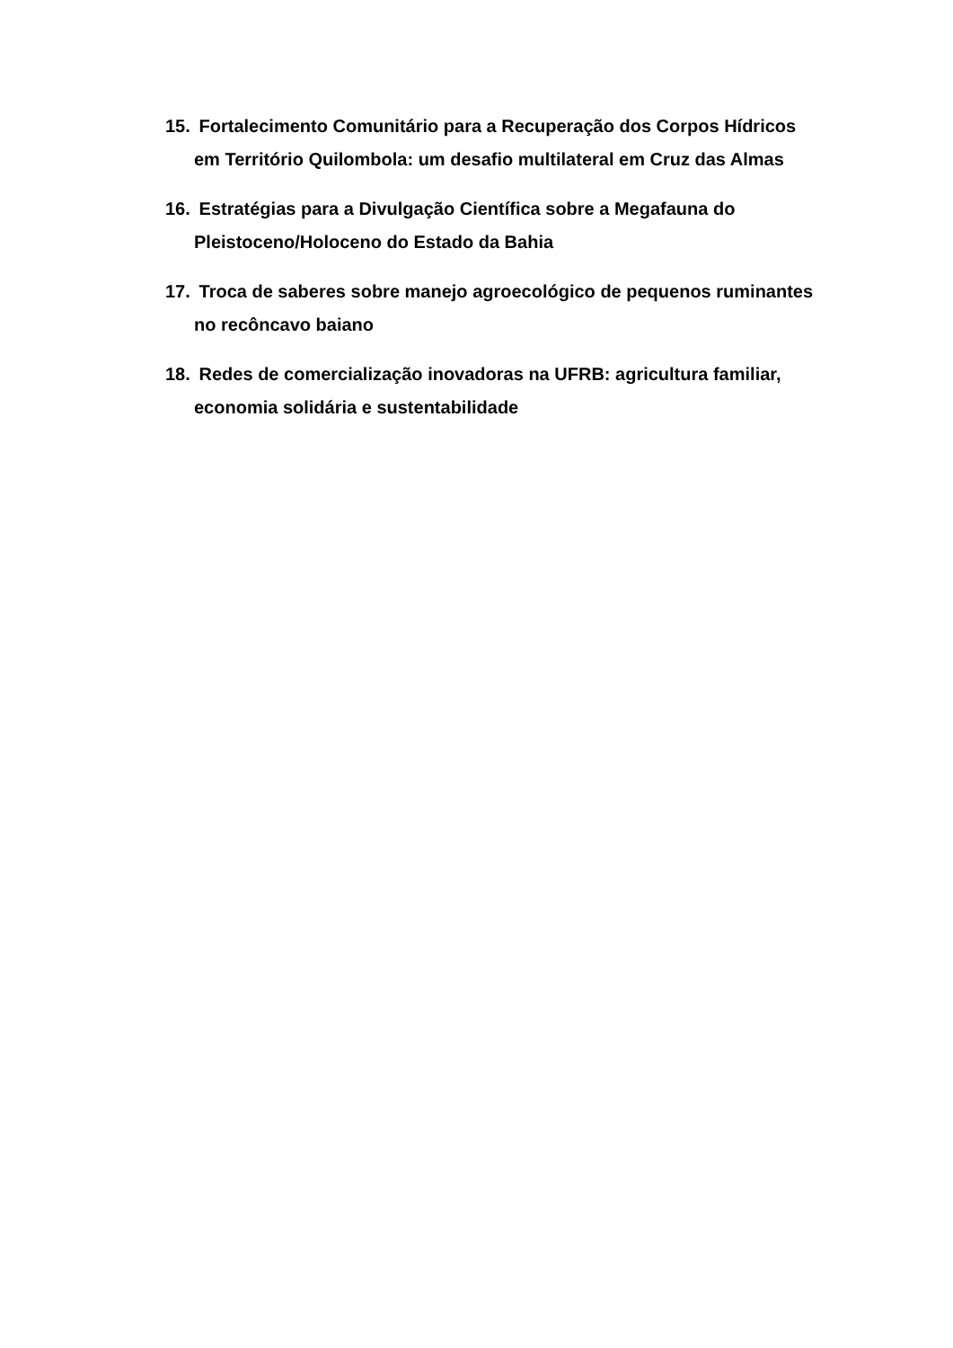15. Fortalecimento Comunitário para a Recuperação dos Corpos Hídricos em Território Quilombola: um desafio multilateral em Cruz das Almas
16. Estratégias para a Divulgação Científica sobre a Megafauna do Pleistoceno/Holoceno do Estado da Bahia
17. Troca de saberes sobre manejo agroecológico de pequenos ruminantes no recôncavo baiano
18. Redes de comercialização inovadoras na UFRB: agricultura familiar, economia solidária e sustentabilidade